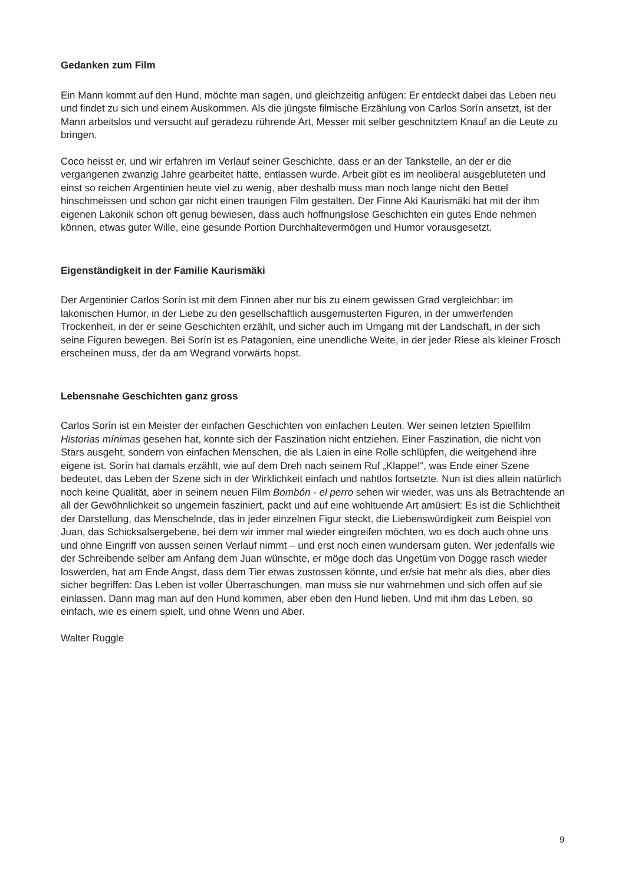Gedanken zum Film
Ein Mann kommt auf den Hund, möchte man sagen, und gleichzeitig anfügen: Er entdeckt dabei das Leben neu und findet zu sich und einem Auskommen. Als die jüngste filmische Erzählung von Carlos Sorín ansetzt, ist der Mann arbeitslos und versucht auf geradezu rührende Art, Messer mit selber geschnitztem Knauf an die Leute zu bringen.
Coco heisst er, und wir erfahren im Verlauf seiner Geschichte, dass er an der Tankstelle, an der er die vergangenen zwanzig Jahre gearbeitet hatte, entlassen wurde. Arbeit gibt es im neoliberal ausgebluteten und einst so reichen Argentinien heute viel zu wenig, aber deshalb muss man noch lange nicht den Bettel hinschmeissen und schon gar nicht einen traurigen Film gestalten. Der Finne Aki Kaurismäki hat mit der ihm eigenen Lakonik schon oft genug bewiesen, dass auch hoffnungslose Geschichten ein gutes Ende nehmen können, etwas guter Wille, eine gesunde Portion Durchhaltevermögen und Humor vorausgesetzt.
Eigenständigkeit in der Familie Kaurismäki
Der Argentinier Carlos Sorín ist mit dem Finnen aber nur bis zu einem gewissen Grad vergleichbar: im lakonischen Humor, in der Liebe zu den gesellschaftlich ausgemusterten Figuren, in der umwerfenden Trockenheit, in der er seine Geschichten erzählt, und sicher auch im Umgang mit der Landschaft, in der sich seine Figuren bewegen. Bei Sorín ist es Patagonien, eine unendliche Weite, in der jeder Riese als kleiner Frosch erscheinen muss, der da am Wegrand vorwärts hopst.
Lebensnahe Geschichten ganz gross
Carlos Sorín ist ein Meister der einfachen Geschichten von einfachen Leuten. Wer seinen letzten Spielfilm Historias mínimas gesehen hat, konnte sich der Faszination nicht entziehen. Einer Faszination, die nicht von Stars ausgeht, sondern von einfachen Menschen, die als Laien in eine Rolle schlüpfen, die weitgehend ihre eigene ist. Sorín hat damals erzählt, wie auf dem Dreh nach seinem Ruf „Klappe!“, was Ende einer Szene bedeutet, das Leben der Szene sich in der Wirklichkeit einfach und nahtlos fortsetzte. Nun ist dies allein natürlich noch keine Qualität, aber in seinem neuen Film Bombón - el perro sehen wir wieder, was uns als Betrachtende an all der Gewöhnlichkeit so ungemein fasziniert, packt und auf eine wohltuende Art amüsiert: Es ist die Schlichtheit der Darstellung, das Menschelnde, das in jeder einzelnen Figur steckt, die Liebenswürdigkeit zum Beispiel von Juan, das Schicksalsergebene, bei dem wir immer mal wieder eingreifen möchten, wo es doch auch ohne uns und ohne Eingriff von aussen seinen Verlauf nimmt – und erst noch einen wundersam guten. Wer jedenfalls wie der Schreibende selber am Anfang dem Juan wünschte, er möge doch das Ungetüm von Dogge rasch wieder loswerden, hat am Ende Angst, dass dem Tier etwas zustossen könnte, und er/sie hat mehr als dies, aber dies sicher begriffen: Das Leben ist voller Überraschungen, man muss sie nur wahrnehmen und sich offen auf sie einlassen. Dann mag man auf den Hund kommen, aber eben den Hund lieben. Und mit ihm das Leben, so einfach, wie es einem spielt, und ohne Wenn und Aber.
Walter Ruggle
9